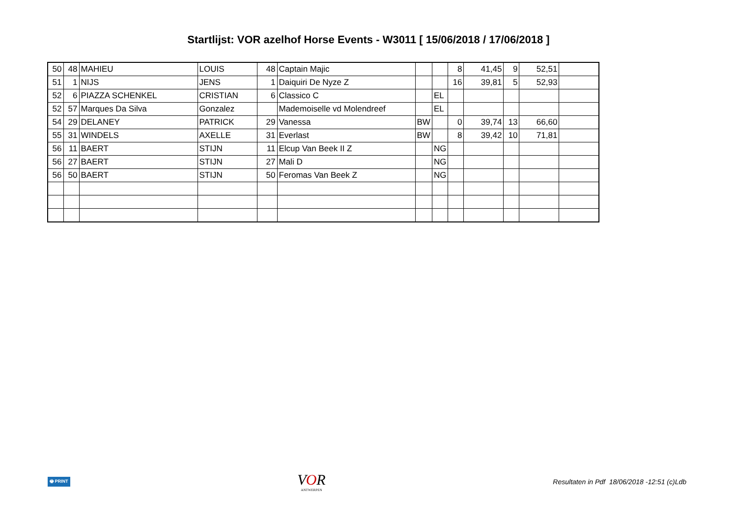Startlijst: VOR azelhof Horse Events - W3011 [ 15/06/2018 / 17/06/2018 ]
| 50 | 48 | MAHIEU | LOUIS | 48 | Captain Majic | | | 8 | 41,45 | 9 | 52,51 | |
| 51 | 1 | NIJS | JENS | 1 | Daiquiri De Nyze Z | | | 16 | 39,81 | 5 | 52,93 | |
| 52 | 6 | PIAZZA SCHENKEL | CRISTIAN | 6 | Classico C | | EL | | | | | |
| 52 | 57 | Marques Da Silva | Gonzalez | | Mademoiselle vd Molendreef | | EL | | | | | |
| 54 | 29 | DELANEY | PATRICK | 29 | Vanessa | BW | | 0 | 39,74 | 13 | 66,60 | |
| 55 | 31 | WINDELS | AXELLE | 31 | Everlast | BW | | 8 | 39,42 | 10 | 71,81 | |
| 56 | 11 | BAERT | STIJN | 11 | Elcup Van Beek II Z | | NG | | | | | |
| 56 | 27 | BAERT | STIJN | 27 | Mali D | | NG | | | | | |
| 56 | 50 | BAERT | STIJN | 50 | Feromas Van Beek Z | | NG | | | | | |
🖶 PRINT
VOR
ANTWERPEN
Resultaten in Pdf 18/06/2018 -12:51 (c)Ldb